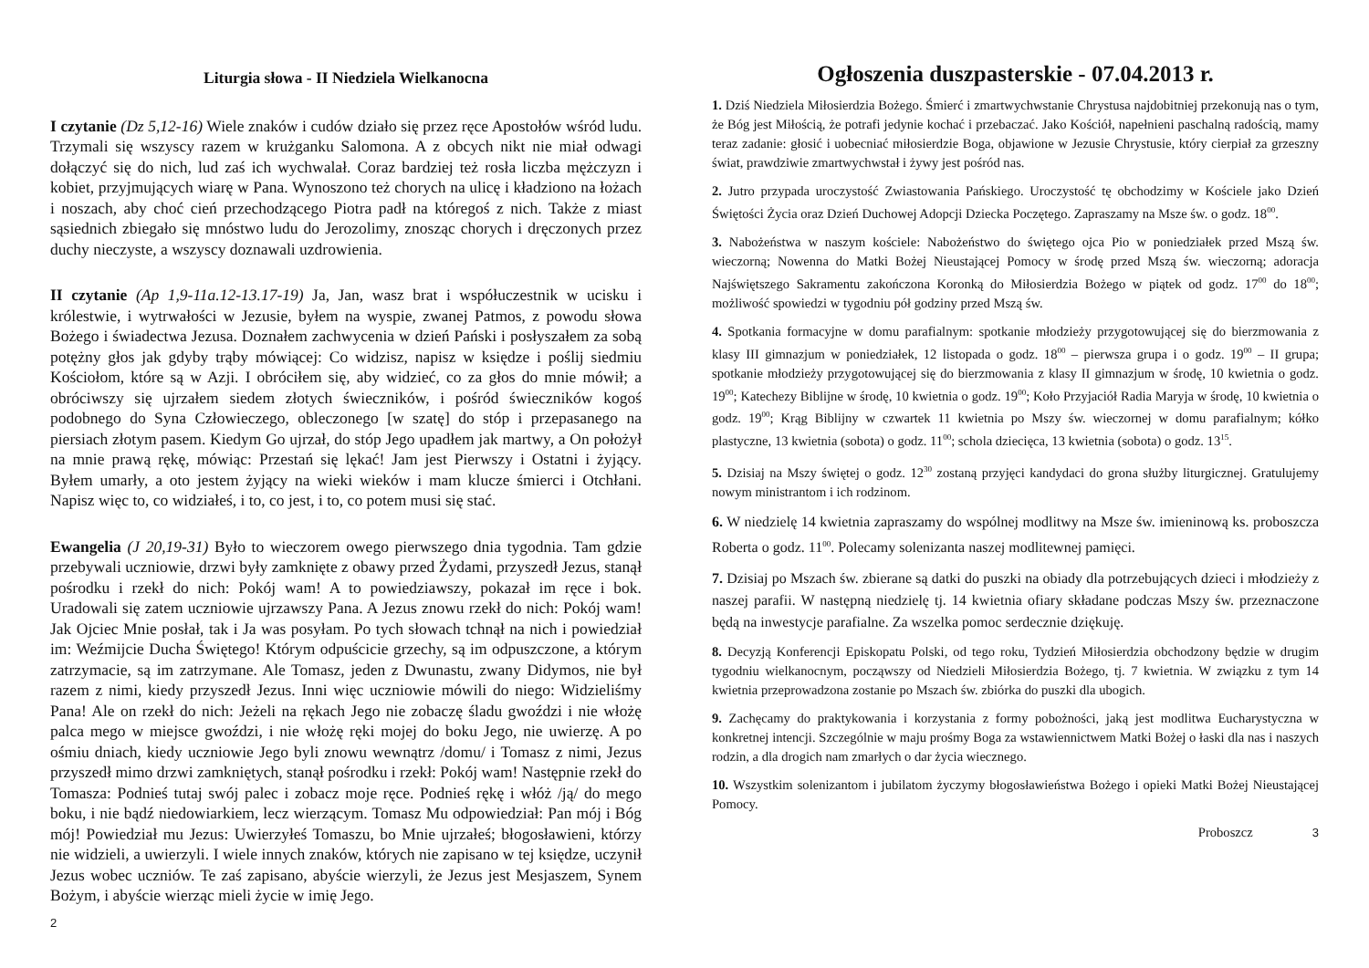Liturgia słowa - II Niedziela Wielkanocna
I czytanie (Dz 5,12-16) Wiele znaków i cudów działo się przez ręce Apostołów wśród ludu. Trzymali się wszyscy razem w krużganku Salomona. A z obcych nikt nie miał odwagi dołączyć się do nich, lud zaś ich wychwalał. Coraz bardziej też rosła liczba mężczyzn i kobiet, przyjmujących wiarę w Pana. Wynoszono też chorych na ulicę i kładziono na łożach i noszach, aby choć cień przechodzącego Piotra padł na któregoś z nich. Także z miast sąsiednich zbiegało się mnóstwo ludu do Jerozolimy, znosząc chorych i dręczonych przez duchy nieczyste, a wszyscy doznawali uzdrowienia.
II czytanie (Ap 1,9-11a.12-13.17-19) Ja, Jan, wasz brat i współuczestnik w ucisku i królestwie, i wytrwałości w Jezusie, byłem na wyspie, zwanej Patmos, z powodu słowa Bożego i świadectwa Jezusa. Doznałem zachwycenia w dzień Pański i posłyszałem za sobą potężny głos jak gdyby trąby mówiącej: Co widzisz, napisz w księdze i poślij siedmiu Kościołom, które są w Azji. I obróciłem się, aby widzieć, co za głos do mnie mówił; a obróciwszy się ujrzałem siedem złotych świeczników, i pośród świeczników kogoś podobnego do Syna Człowieczego, obleczonego [w szatę] do stóp i przepasanego na piersiach złotym pasem. Kiedym Go ujrzał, do stóp Jego upadłem jak martwy, a On położył na mnie prawą rękę, mówiąc: Przestań się lękać! Jam jest Pierwszy i Ostatni i żyjący. Byłem umarły, a oto jestem żyjący na wieki wieków i mam klucze śmierci i Otchłani. Napisz więc to, co widziałeś, i to, co jest, i to, co potem musi się stać.
Ewangelia (J 20,19-31) Było to wieczorem owego pierwszego dnia tygodnia. Tam gdzie przebywali uczniowie, drzwi były zamknięte z obawy przed Żydami, przyszedł Jezus, stanął pośrodku i rzekł do nich: Pokój wam! A to powiedziawszy, pokazał im ręce i bok. Uradowali się zatem uczniowie ujrzawszy Pana. A Jezus znowu rzekł do nich: Pokój wam! Jak Ojciec Mnie posłał, tak i Ja was posyłam. Po tych słowach tchnął na nich i powiedział im: Weźmijcie Ducha Świętego! Którym odpuścicie grzechy, są im odpuszczone, a którym zatrzymacie, są im zatrzymane. Ale Tomasz, jeden z Dwunastu, zwany Didymos, nie był razem z nimi, kiedy przyszedł Jezus. Inni więc uczniowie mówili do niego: Widzieliśmy Pana! Ale on rzekł do nich: Jeżeli na rękach Jego nie zobaczę śladu gwoździ i nie włożę palca mego w miejsce gwoździ, i nie włożę ręki mojej do boku Jego, nie uwierzę. A po ośmiu dniach, kiedy uczniowie Jego byli znowu wewnątrz /domu/ i Tomasz z nimi, Jezus przyszedł mimo drzwi zamkniętych, stanął pośrodku i rzekł: Pokój wam! Następnie rzekł do Tomasza: Podnieś tutaj swój palec i zobacz moje ręce. Podnieś rękę i włóż /ją/ do mego boku, i nie bądź niedowiarkiem, lecz wierzącym. Tomasz Mu odpowiedział: Pan mój i Bóg mój! Powiedział mu Jezus: Uwierzyłeś Tomaszu, bo Mnie ujrzałeś; błogosławieni, którzy nie widzieli, a uwierzyli. I wiele innych znaków, których nie zapisano w tej księdze, uczynił Jezus wobec uczniów. Te zaś zapisano, abyście wierzyli, że Jezus jest Mesjaszem, Synem Bożym, i abyście wierząc mieli życie w imię Jego.
2
Ogłoszenia duszpasterskie - 07.04.2013 r.
1. Dziś Niedziela Miłosierdzia Bożego. Śmierć i zmartwychwstanie Chrystusa najdobitniej przekonują nas o tym, że Bóg jest Miłością, że potrafi jedynie kochać i przebaczać. Jako Kościół, napełnieni paschalną radością, mamy teraz zadanie: głosić i uobecniać miłosierdzie Boga, objawione w Jezusie Chrystusie, który cierpiał za grzeszny świat, prawdziwie zmartwychwstał i żywy jest pośród nas.
2. Jutro przypada uroczystość Zwiastowania Pańskiego. Uroczystość tę obchodzimy w Kościele jako Dzień Świętości Życia oraz Dzień Duchowej Adopcji Dziecka Poczętego. Zapraszamy na Msze św. o godz. 18<sup>00</sup>.
3. Nabożeństwa w naszym kościele: Nabożeństwo do świętego ojca Pio w poniedziałek przed Mszą św. wieczorną; Nowenna do Matki Bożej Nieustającej Pomocy w środę przed Mszą św. wieczorną; adoracja Najświętszego Sakramentu zakończona Koronką do Miłosierdzia Bożego w piątek od godz. 17<sup>00</sup> do 18<sup>00</sup>; możliwość spowiedzi w tygodniu pół godziny przed Mszą św.
4. Spotkania formacyjne w domu parafialnym: spotkanie młodzieży przygotowującej się do bierzmowania z klasy III gimnazjum w poniedziałek, 12 listopada o godz. 18<sup>00</sup> – pierwsza grupa i o godz. 19<sup>00</sup> – II grupa; spotkanie młodzieży przygotowującej się do bierzmowania z klasy II gimnazjum w środę, 10 kwietnia o godz. 19<sup>00</sup>; Katechezy Biblijne w środę, 10 kwietnia o godz. 19<sup>00</sup>; Koło Przyjaciół Radia Maryja w środę, 10 kwietnia o godz. 19<sup>00</sup>; Krąg Biblijny w czwartek 11 kwietnia po Mszy św. wieczornej w domu parafialnym; kółko plastyczne, 13 kwietnia (sobota) o godz. 11<sup>00</sup>; schola dziecięca, 13 kwietnia (sobota) o godz. 13<sup>15</sup>.
5. Dzisiaj na Mszy świętej o godz. 12<sup>30</sup> zostaną przyjęci kandydaci do grona służby liturgicznej. Gratulujemy nowym ministrantom i ich rodzinom.
6. W niedzielę 14 kwietnia zapraszamy do wspólnej modlitwy na Msze św. imieninową ks. proboszcza Roberta o godz. 11<sup>00</sup>. Polecamy solenizanta naszej modlitewnej pamięci.
7. Dzisiaj po Mszach św. zbierane są datki do puszki na obiady dla potrzebujących dzieci i młodzieży z naszej parafii. W następną niedzielę tj. 14 kwietnia ofiary składane podczas Mszy św. przeznaczone będą na inwestycje parafialne. Za wszelka pomoc serdecznie dziękuję.
8. Decyzją Konferencji Episkopatu Polski, od tego roku, Tydzień Miłosierdzia obchodzony będzie w drugim tygodniu wielkanocnym, począwszy od Niedzieli Miłosierdzia Bożego, tj. 7 kwietnia. W związku z tym 14 kwietnia przeprowadzona zostanie po Mszach św. zbiórka do puszki dla ubogich.
9. Zachęcamy do praktykowania i korzystania z formy pobożności, jaką jest modlitwa Eucharystyczna w konkretnej intencji. Szczególnie w maju prośmy Boga za wstawiennictwem Matki Bożej o łaski dla nas i naszych rodzin, a dla drogich nam zmarłych o dar życia wiecznego.
10. Wszystkim solenizantom i jubilatom życzymy błogosławieństwa Bożego i opieki Matki Bożej Nieustającej Pomocy.
Proboszcz 3